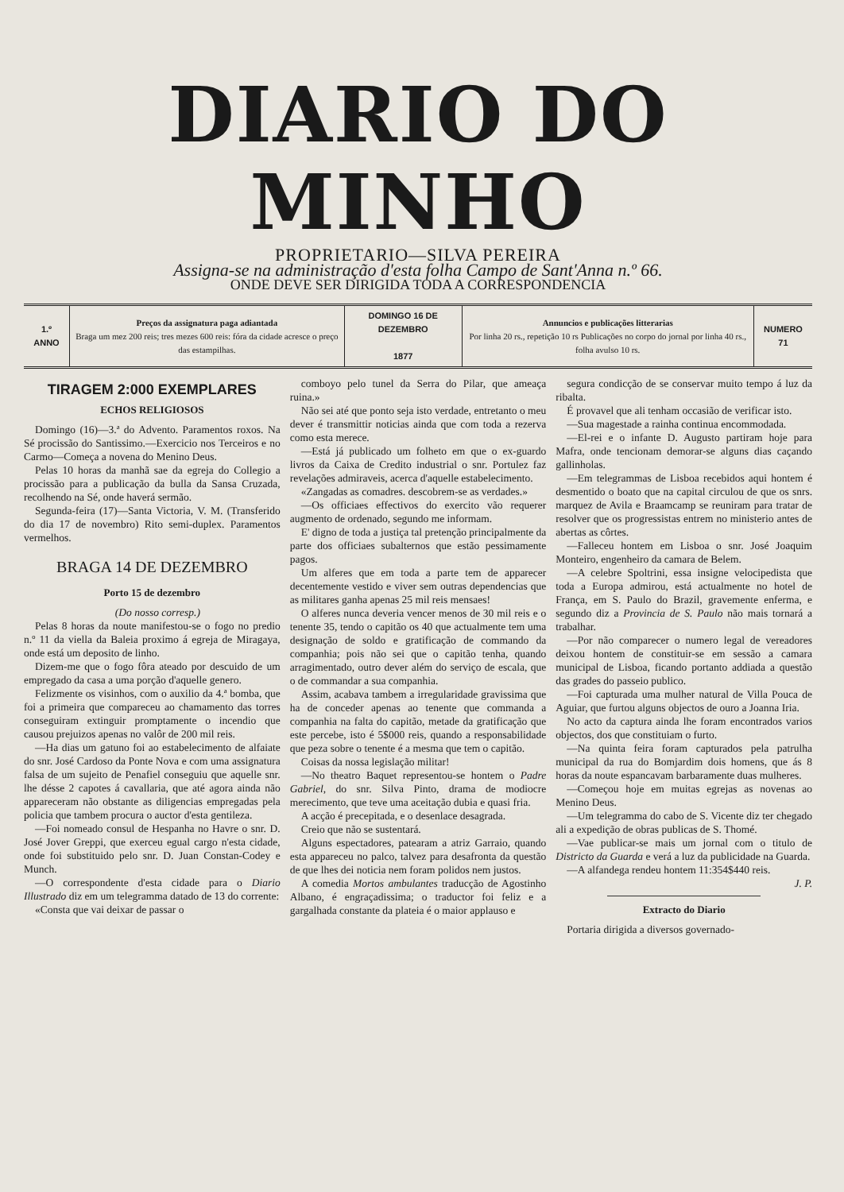DIARIO DO MINHO
PROPRIETARIO—SILVA PEREIRA
Assigna-se na administração d'esta folha Campo de Sant'Anna n.º 66.
ONDE DEVE SER DIRIGIDA TODA A CORRESPONDENCIA
| 1.º ANNO | Preços da assignatura paga adiantada Braga um mez 200 reis; tres mezes 600 reis: fóra da cidade acresce o preço das estampilhas. | DOMINGO 16 DE DEZEMBRO 1877 | Annuncios e publicações litterarias Por linha 20 rs., repetição 10 rs Publicações no corpo do jornal por linha 40 rs., folha avulso 10 rs. | NUMERO 71 |
TIRAGEM 2:000 EXEMPLARES
ECHOS RELIGIOSOS
Domingo (16)—3.ª do Advento. Paramentos roxos. Na Sé procissão do Santissimo.—Exercicio nos Terceiros e no Carmo—Começa a novena do Menino Deus.
Pelas 10 horas da manhã sae da egreja do Collegio a procissão para a publicação da bulla da Sansa Cruzada, recolhendo na Sé, onde haverá sermão.
Segunda-feira (17)—Santa Victoria, V. M. (Transferido do dia 17 de novembro) Rito semi-duplex. Paramentos vermelhos.
BRAGA 14 DE DEZEMBRO
Porto 15 de dezembro
(Do nosso corresp.)
Pelas 8 horas da noute manifestou-se o fogo no predio n.º 11 da viella da Baleia proximo á egreja de Miragaya, onde está um deposito de linho.
Dizem-me que o fogo fôra ateado por descuido de um empregado da casa a uma porção d'aquelle genero.
Felizmente os visinhos, com o auxilio da 4.ª bomba, que foi a primeira que compareceu ao chamamento das torres conseguiram extinguir promptamente o incendio que causou prejuizos apenas no valôr de 200 mil reis.
—Ha dias um gatuno foi ao estabelecimento de alfaiate do snr. José Cardoso da Ponte Nova e com uma assignatura falsa de um sujeito de Penafiel conseguiu que aquelle snr. lhe désse 2 capotes á cavallaria, que até agora ainda não appareceram não obstante as diligencias empregadas pela policia que tambem procura o auctor d'esta gentileza.
—Foi nomeado consul de Hespanha no Havre o snr. D. José Jover Greppi, que exerceu egual cargo n'esta cidade, onde foi substituido pelo snr. D. Juan Constan-Codey e Munch.
—O correspondente d'esta cidade para o Diario Illustrado diz em um telegramma datado de 13 do corrente:
«Consta que vai deixar de passar o
comboyo pelo tunel da Serra do Pilar, que ameaça ruina.»
Não sei até que ponto seja isto verdade, entretanto o meu dever é transmittir noticias ainda que com toda a rezerva como esta merece.
—Está já publicado um folheto em que o ex-guardo livros da Caixa de Credito industrial o snr. Portulez faz revelações admiraveis, acerca d'aquelle estabelecimento.
«Zangadas as comadres. descobrem-se as verdades.»
—Os officiaes effectivos do exercito vão requerer augmento de ordenado, segundo me informam.
E' digno de toda a justiça tal pretenção principalmente da parte dos officiaes subalternos que estão pessimamente pagos.
Um alferes que em toda a parte tem de apparecer decentemente vestido e viver sem outras dependencias que as militares ganha apenas 25 mil reis mensaes!
O alferes nunca deveria vencer menos de 30 mil reis e o tenente 35, tendo o capitão os 40 que actualmente tem uma designação de soldo e gratificação de commando da companhia; pois não sei que o capitão tenha, quando arragimentado, outro dever além do serviço de escala, que o de commandar a sua companhia.
Assim, acabava tambem a irregularidade gravissima que ha de conceder apenas ao tenente que commanda a companhia na falta do capitão, metade da gratificação que este percebe, isto é 5$000 reis, quando a responsabilidade que peza sobre o tenente é a mesma que tem o capitão.
Coisas da nossa legislação militar!
—No theatro Baquet representou-se hontem o Padre Gabriel, do snr. Silva Pinto, drama de modiocre merecimento, que teve uma aceitação dubia e quasi fria.
A acção é precepitada, e o desenlace desagrada.
Creio que não se sustentará.
Alguns espectadores, patearam a atriz Garraio, quando esta appareceu no palco, talvez para desafronta da questão de que lhes dei noticia nem foram polidos nem justos.
A comedia Mortos ambulantes traducção de Agostinho Albano, é engraçadissima; o traductor foi feliz e a gargalhada constante da plateia é o maior applauso e
segura condicção de se conservar muito tempo á luz da ribalta.
É provavel que ali tenham occasião de verificar isto.
—Sua magestade a rainha continua encommodada.
—El-rei e o infante D. Augusto partiram hoje para Mafra, onde tencionam demorar-se alguns dias caçando gallinholas.
—Em telegrammas de Lisboa recebidos aqui hontem é desmentido o boato que na capital circulou de que os snrs. marquez de Avila e Braamcamp se reuniram para tratar de resolver que os progressistas entrem no ministerio antes de abertas as côrtes.
—Falleceu hontem em Lisboa o snr. José Joaquim Monteiro, engenheiro da camara de Belem.
—A celebre Spoltrini, essa insigne velocipedista que toda a Europa admirou, está actualmente no hotel de França, em S. Paulo do Brazil, gravemente enferma, e segundo diz a Provincia de S. Paulo não mais tornará a trabalhar.
—Por não comparecer o numero legal de vereadores deixou hontem de constituir-se em sessão a camara municipal de Lisboa, ficando portanto addiada a questão das grades do passeio publico.
—Foi capturada uma mulher natural de Villa Pouca de Aguiar, que furtou alguns objectos de ouro a Joanna Iria.
No acto da captura ainda lhe foram encontrados varios objectos, dos que constituiam o furto.
—Na quinta feira foram capturados pela patrulha municipal da rua do Bomjardim dois homens, que ás 8 horas da noute espancavam barbaramente duas mulheres.
—Começou hoje em muitas egrejas as novenas ao Menino Deus.
—Um telegramma do cabo de S. Vicente diz ter chegado ali a expedição de obras publicas de S. Thomé.
—Vae publicar-se mais um jornal com o titulo de Districto da Guarda e verá a luz da publicidade na Guarda.
—A alfandega rendeu hontem 11:354$440 reis.
J. P.
Extracto do Diario
Portaria dirigida a diversos governado-